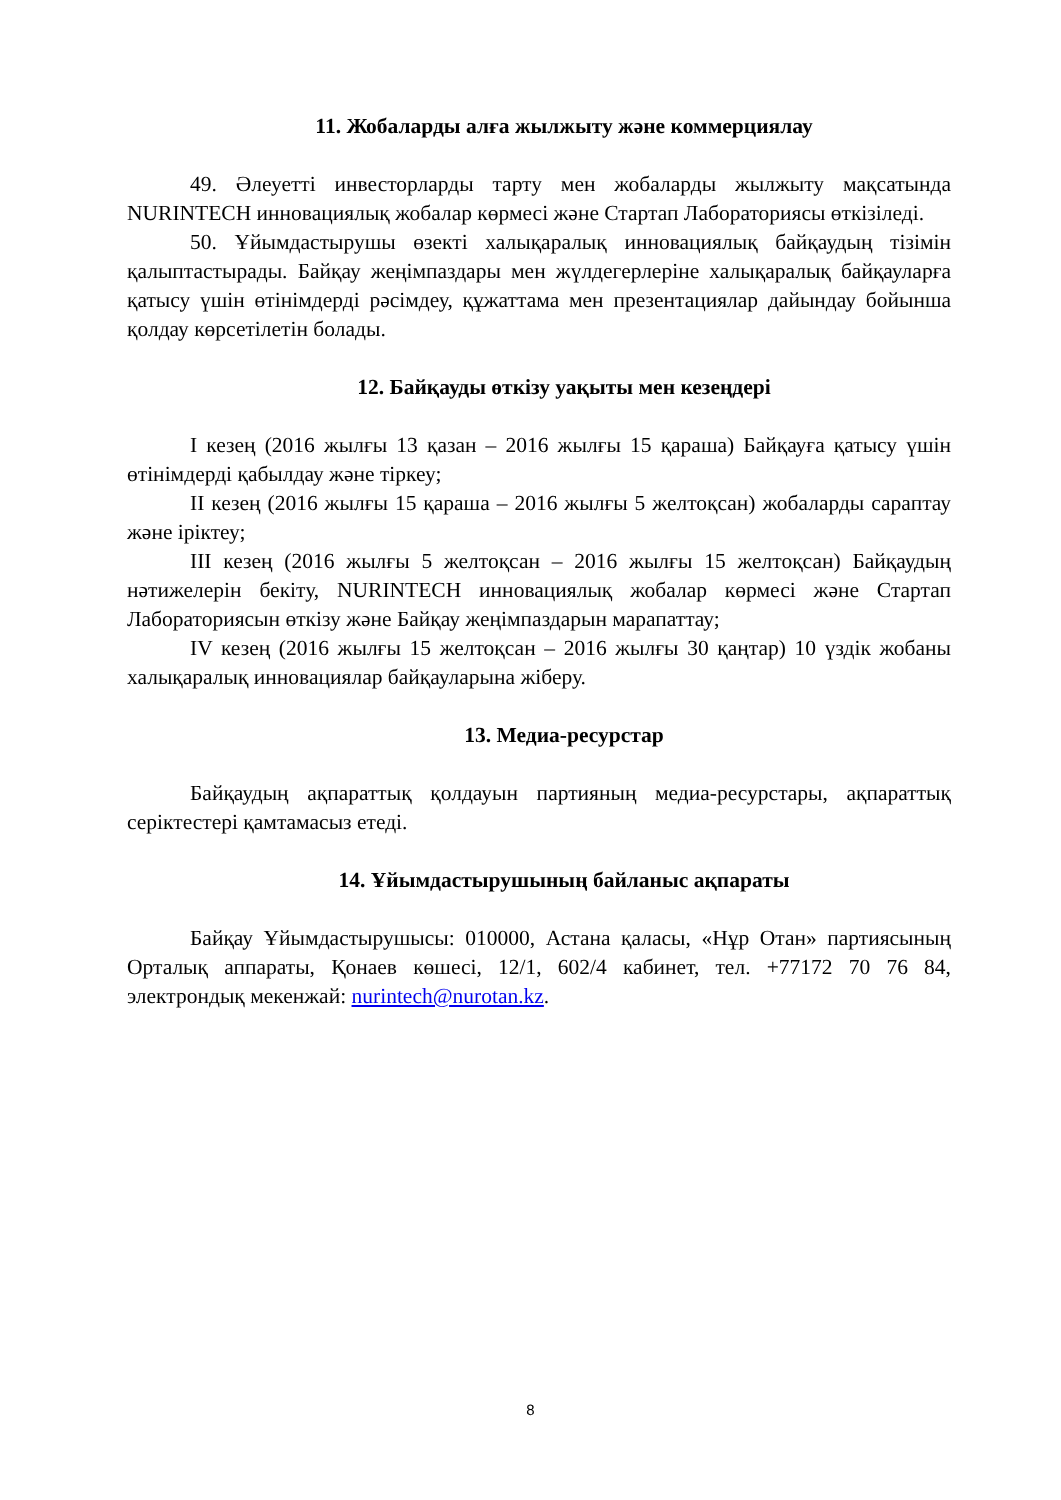11. Жобаларды алға жылжыту және коммерциялау
49. Әлеуетті инвесторларды тарту мен жобаларды жылжыту мақсатында NURINTECH инновациялық жобалар көрмесі және Стартап Лабораториясы өткізіледі.
50. Ұйымдастырушы өзекті халықаралық инновациялық байқаудың тізімін қалыптастырады. Байқау жеңімпаздары мен жүлдегерлеріне халықаралық байқауларға қатысу үшін өтінімдерді рәсімдеу, құжаттама мен презентациялар дайындау бойынша қолдау көрсетілетін болады.
12. Байқауды өткізу уақыты мен кезеңдері
I кезең (2016 жылғы 13 қазан – 2016 жылғы 15 қараша) Байқауға қатысу үшін өтінімдерді қабылдау және тіркеу;
II кезең (2016 жылғы 15 қараша – 2016 жылғы 5 желтоқсан) жобаларды сараптау және іріктеу;
III кезең (2016 жылғы 5 желтоқсан – 2016 жылғы 15 желтоқсан) Байқаудың нәтижелерін бекіту, NURINTECH инновациялық жобалар көрмесі және Стартап Лабораториясын өткізу және Байқау жеңімпаздарын марапаттау;
IV кезең (2016 жылғы 15 желтоқсан – 2016 жылғы 30 қаңтар) 10 үздік жобаны халықаралық инновациялар байқауларына жіберу.
13. Медиа-ресурстар
Байқаудың ақпараттық қолдауын партияның медиа-ресурстары, ақпараттық серіктестері қамтамасыз етеді.
14. Ұйымдастырушының байланыс ақпараты
Байқау Ұйымдастырушысы: 010000, Астана қаласы, «Нұр Отан» партиясының Орталық аппараты, Қонаев көшесі, 12/1, 602/4 кабинет, тел. +77172 70 76 84, электрондық мекенжай: nurintech@nurotan.kz.
8